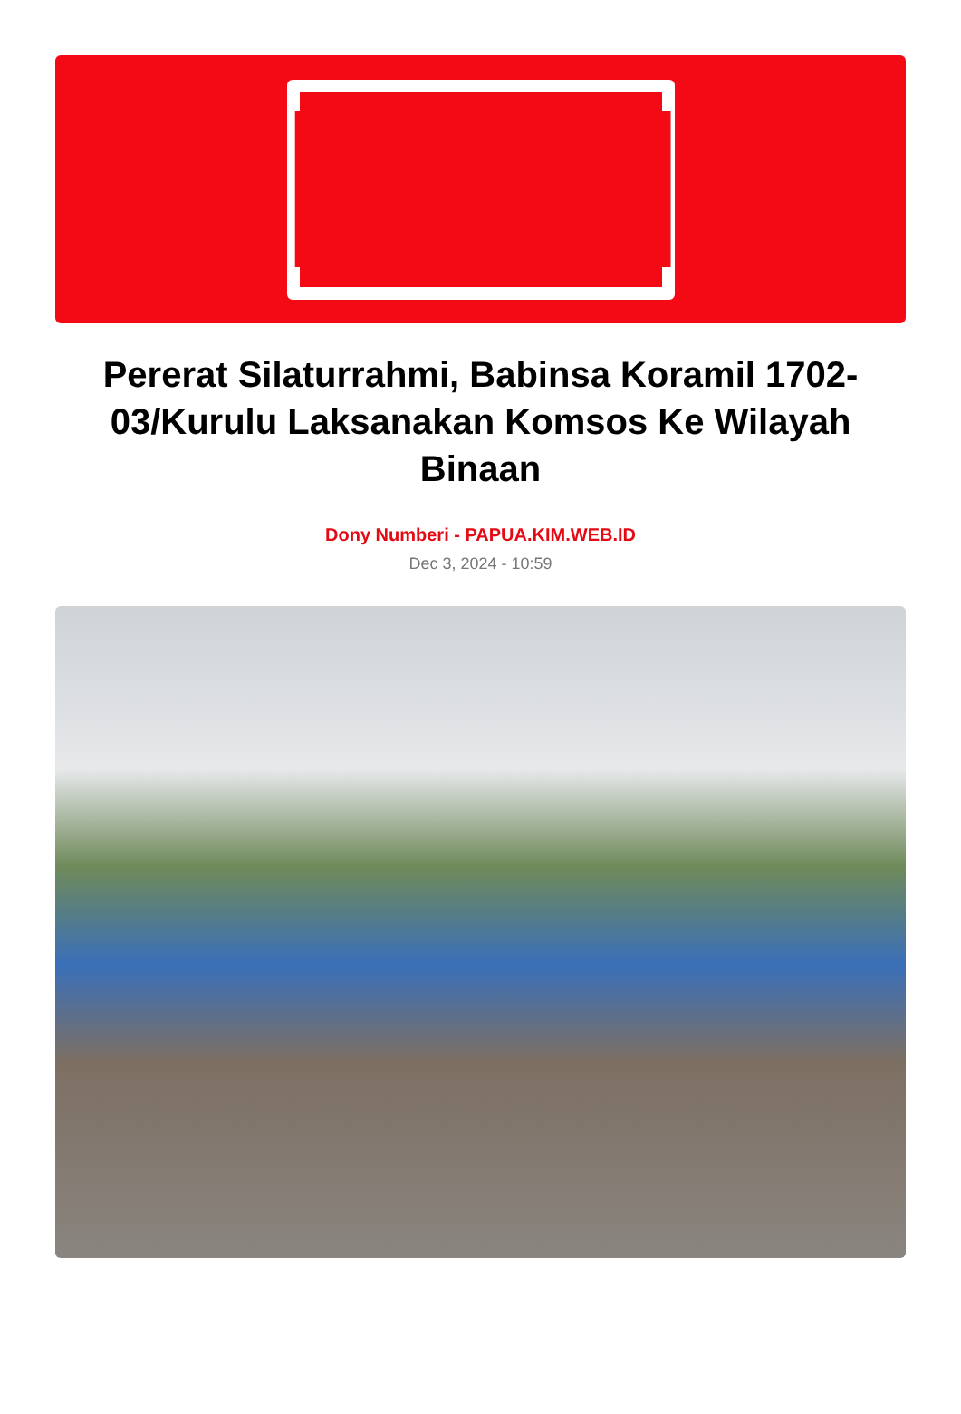KIM
Pererat Silaturrahmi, Babinsa Koramil 1702-03/Kurulu Laksanakan Komsos Ke Wilayah Binaan
Dony Numberi - PAPUA.KIM.WEB.ID
Dec 3, 2024 - 10:59